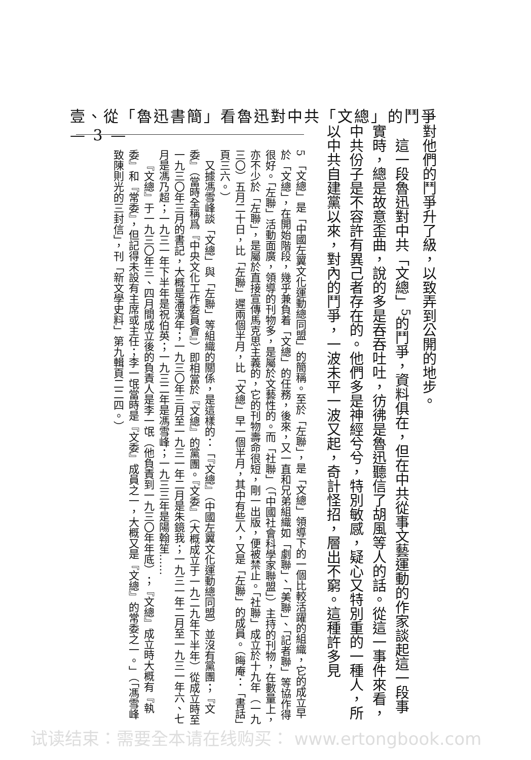壹、從「魯迅書簡」看魯迅對中共「文總」的鬥爭　— 3 —
對他們的鬥爭升了級，以致弄到公開的地步。
這一段魯迅對中共「文總」<sup>5</sup>的鬥爭，資料俱在，但在中共從事文藝運動的作家談起這一段事實時，總是故意歪曲，說的多是吞吞吐吐，彷彿是魯迅聽信了胡風等人的話。從這一事件來看，中共份子是不容許有異己者存在的。他們多是神經兮兮，特別敏感，疑心又特別重的一種人，所以中共自建黨以來，對內的鬥爭，一波未平一波又起，奇計怪招，層出不窮。這種許多見
5 「文總」是「中國左翼文化運動總同盟」的簡稱。至於「左聯」，是「文總」領導下的一個比較活躍的組織，它的成立早於「文總」，在開始階段，幾乎兼負着「文總」的任務，後來，又一直和兄弟組織如「劇聯」、「美聯」、「記者聯」等協作得很好。「左聯」活動面廣，領導的刊物多，是屬於文藝性的。而「社聯」（「中國社會科學家聯盟」）主持的刊物，在數量上，亦不少於「左聯」，是屬於直接宣傳馬克思主義的，它的刊物壽命很短，剛一出版，便被禁止。「社聯」成立於十九年（一九三〇）五月二十日，比「左聯」遲兩個半月，比「文總」早一個半月，其中有些人，又是「左聯」的成員。（晦庵：「書話」頁三六。）
又據馮雪峰談「文總」與「左聯」等組織的關係，是這樣的：「『文總』（中國左翼文化運動總同盟）並沒有黨團；『文委』（當時全稱爲『中央文化工作委員會』）即相當於『文總』的黨團。『文委』（大概成立于一九二九年下半年）從成立時至一九三〇年三月的書記，大概是潘漢年；一九三〇年三月至一九三一年二月是朱鏡我；一九三一年二月至一九三一年六、七月是馮乃超；一九三一年下半年是祝伯英；一九三二年是馮雪峰；一九三三年是陽翰笙……
『文總』于一九三〇年三、四月間成立後的負責人是李一氓（他負責到一九三〇年年底）；『文總』成立時大概有『執委』和『常委』，但記得未設有主席或主任；李一氓當時是『文委』成員之一，大概又是『文總』的常委之一。」（「馮雪峰致陳則光的三封信」，刊「新文學史料」第九輯頁二二四。）
试读结束：需要全本请在线购买： www.ertongbook.com